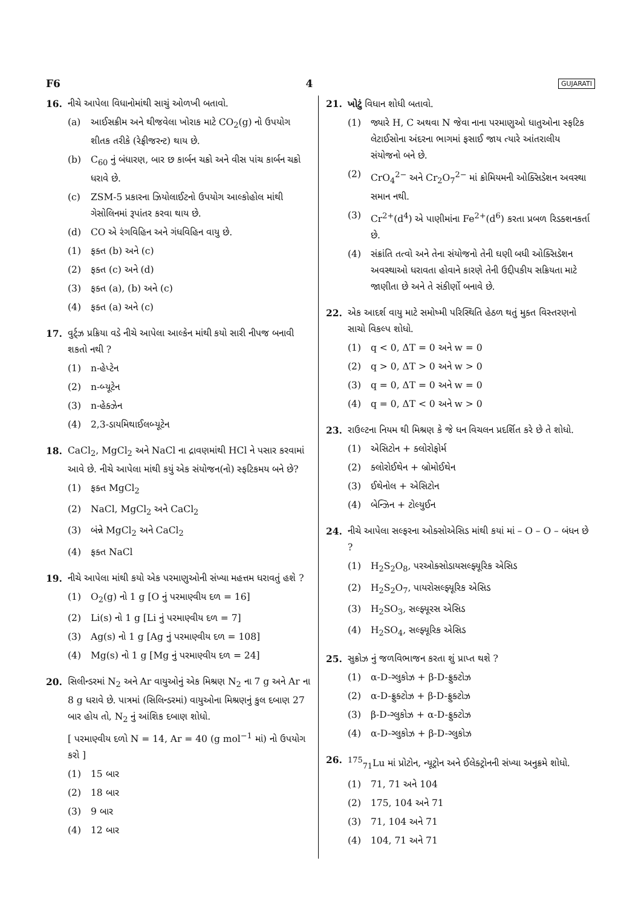F6 4 GUJARATI
16. નીચે આપેલા વિધાનોમાંથી સાચું ઓળખી બતાવો.
(a) આઈસક્રીમ અને થીજવેલા ખોરાક માટે CO<sub>2</sub>(g) નો ઉપયોગ શીતક તરીકે (રેફ્રીજરન્ટ) થાય છે.
(b) C<sub>60</sub> નું બંધારણ, બાર છ કાર્બન ચક્રો અને વીસ પાંચ કાર્બન ચક્રો ધરાવે છે.
(c) ZSM-5 પ્રકારના ઝિયોલાઈટનો ઉપયોગ આલ્કોહોલ માંથી ગેસોલિનમાં રૂપાંતર કરવા થાય છે.
(d) CO એ રંગવિહિન અને ગંધવિહિન વાયુ છે.
(1) ફક્ત (b) અને (c)
(2) ફક્ત (c) અને (d)
(3) ફક્ત (a), (b) અને (c)
(4) ફક્ત (a) અને (c)
17. વુર્ટ્ઝ પ્રક્રિયા વડે નીચે આપેલા આલ્કેન માંથી કયો સારી નીપજ બનાવી શકતો નથી ?
(1) n-હેપ્ટેન
(2) n-બ્યૂટેન
(3) n-હેક્ઝેન
(4) 2,3-ડાયમિથાઈલબ્યૂટેન
18. CaCl<sub>2</sub>, MgCl<sub>2</sub> અને NaCl ના દ્રાવણમાંથી HCl ને પસાર કરવામાં આવે છે. નીચે આપેલા માંથી કયું એક સંયોજન(નો) સ્ફટિકમય બને છે?
(1) ફક્ત MgCl<sub>2</sub>
(2) NaCl, MgCl<sub>2</sub> અને CaCl<sub>2</sub>
(3) બંન્ને MgCl<sub>2</sub> અને CaCl<sub>2</sub>
(4) ફક્ત NaCl
19. નીચે આપેલા માંથી કયો એક પરમાણુઓની સંખ્યા મહત્તમ ધરાવતું હશે ?
(1) O<sub>2</sub>(g) નો 1 g [O નું પરમાણ્વીય દળ = 16]
(2) Li(s) નો 1 g [Li નું પરમાણ્વીય દળ = 7]
(3) Ag(s) નો 1 g [Ag નું પરમાણ્વીય દળ = 108]
(4) Mg(s) નો 1 g [Mg નું પરમાણ્વીય દળ = 24]
20. સિલીન્ડરમાં N<sub>2</sub> અને Ar વાયુઓનું એક મિશ્રણ N<sub>2</sub> ના 7 g અને Ar ના 8 g ધરાવે છે. પાત્રમાં (સિલિન્ડરમાં) વાયુઓના મિશ્રણનું કુલ દબાણ 27 બાર હોય તો, N<sub>2</sub> નું આંશિક દબાણ શોધો.
[ પરમાણ્વીય દળો N = 14, Ar = 40 (g mol<sup>−1</sup> માં) નો ઉપયોગ કરો ]
(1) 15 બાર
(2) 18 બાર
(3) 9 બાર
(4) 12 બાર
21. ખોટું વિધાન શોધી બતાવો.
(1) જ્યારે H, C અથવા N જેવા નાના પરમાણુઓ ધાતુઓના સ્ફટિક લેટાઈસોના અંદરના ભાગમાં ફસાઈ જાય ત્યારે આંતરાલીય સંયોજનો બને છે.
(2) CrO<sub>4</sub><sup>2−</sup> અને Cr<sub>2</sub>O<sub>7</sub><sup>2−</sup> માં ક્રોમિયમની ઓક્સિડેશન અવસ્થા સમાન નથી.
(3) Cr<sup>2+</sup>(d<sup>4</sup>) એ પાણીમાંના Fe<sup>2+</sup>(d<sup>6</sup>) કરતા પ્રબળ રિડક્શનકર્તા છે.
(4) સંક્રાંતિ તત્વો અને તેના સંયોજનો તેની ઘણી બધી ઓક્સિડેશન અવસ્થાઓ ધરાવતા હોવાને કારણે તેની ઉદ્દીપકીય સક્રિયતા માટે જાણીતા છે અને તે સંકીર્ણો બનાવે છે.
22. એક આદર્શ વાયુ માટે સમોષ્મી પરિસ્થિતિ હેઠળ થતું મુક્ત વિસ્તરણનો સાચો વિકલ્પ શોધો.
(1) q < 0, ΔT = 0 અને w = 0
(2) q > 0, ΔT > 0 અને w > 0
(3) q = 0, ΔT = 0 અને w = 0
(4) q = 0, ΔT < 0 અને w > 0
23. રાઉલ્ટના નિયમ થી મિશ્રણ કે જે ધન વિચલન પ્રદર્શિત કરે છે તે શોધો.
(1) એસિટોન + ક્લોરોફોર્મ
(2) ક્લોરોઈથેન + બ્રોમોઈથેન
(3) ઈથેનોલ + એસિટોન
(4) બેન્ઝિન + ટોલ્યુઈન
24. નીચે આપેલા સલ્ફરના ઓક્સોએસિડ માંથી કયાં માં – O – O – બંધન છે ?
(1) H<sub>2</sub>S<sub>2</sub>O<sub>8</sub>, પરઓક્સોડાયસલ્ફ્યૂરિક એસિડ
(2) H<sub>2</sub>S<sub>2</sub>O<sub>7</sub>, પાયરોસલ્ફ્યૂરિક એસિડ
(3) H<sub>2</sub>SO<sub>3</sub>, સલ્ફ્યૂરસ એસિડ
(4) H<sub>2</sub>SO<sub>4</sub>, સલ્ફ્યૂરિક એસિડ
25. સુક્રોઝ નું જળવિભાજન કરતા શું પ્રાપ્ત થશે ?
(1) α-D-ગ્લુકોઝ + β-D-ફ્રુક્ટોઝ
(2) α-D-ફ્રુક્ટોઝ + β-D-ફ્રુક્ટોઝ
(3) β-D-ગ્લુકોઝ + α-D-ફ્રુક્ટોઝ
(4) α-D-ગ્લુકોઝ + β-D-ગ્લુકોઝ
26. <sup>175</sup> <sub>71</sub>Lu માં પ્રોટોન, ન્યૂટ્રોન અને ઈલેક્ટ્રોનની સંખ્યા અનુક્રમે શોધો.
(1) 71, 71 અને 104
(2) 175, 104 અને 71
(3) 71, 104 અને 71
(4) 104, 71 અને 71